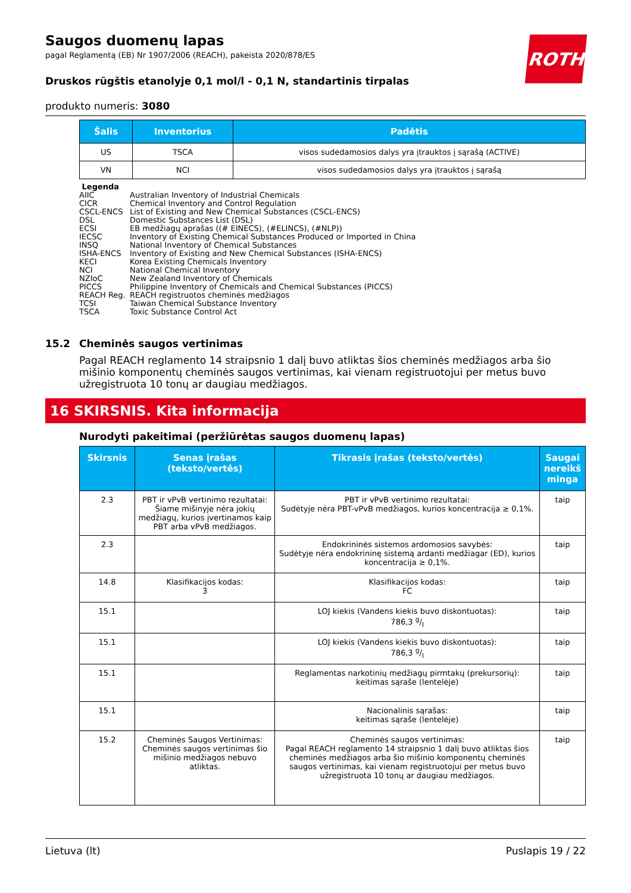ROTH
Saugos duomenų lapas
pagal Reglamentą (EB) Nr 1907/2006 (REACH), pakeista 2020/878/ES
Druskos rūgštis etanolyje 0,1 mol/l - 0,1 N, standartinis tirpalas
produkto numeris: 3080
| Šalis | Inventorius | Padėtis |
| --- | --- | --- |
| US | TSCA | visos sudedamosios dalys yra įtrauktos į sąrašą (ACTIVE) |
| VN | NCI | visos sudedamosios dalys yra įtrauktos į sąrašą |
Legenda
AIIC Australian Inventory of Industrial Chemicals
CICR Chemical Inventory and Control Regulation
CSCL-ENCS List of Existing and New Chemical Substances (CSCL-ENCS)
DSL Domestic Substances List (DSL)
ECSI EB medžiagų aprašas ((# EINECS), (#ELINCS), (#NLP))
IECSC Inventory of Existing Chemical Substances Produced or Imported in China
INSQ National Inventory of Chemical Substances
ISHA-ENCS Inventory of Existing and New Chemical Substances (ISHA-ENCS)
KECI Korea Existing Chemicals Inventory
NCI National Chemical Inventory
NZIoC New Zealand Inventory of Chemicals
PICCS Philippine Inventory of Chemicals and Chemical Substances (PICCS)
REACH Reg. REACH registruotos cheminės medžiagos
TCSI Taiwan Chemical Substance Inventory
TSCA Toxic Substance Control Act
15.2 Cheminės saugos vertinimas
Pagal REACH reglamento 14 straipsnio 1 dalį buvo atliktas šios cheminės medžiagos arba šio mišinio komponentų cheminės saugos vertinimas, kai vienam registruotojui per metus buvo užregistruota 10 tonų ar daugiau medžiagos.
16 SKIRSNIS. Kita informacija
Nurodyti pakeitimai (peržiūrėtas saugos duomenų lapas)
| Skirsnis | Senas įrašas (teksto/vertės) | Tikrasis įrašas (teksto/vertės) | Saugai nereikš minga |
| --- | --- | --- | --- |
| 2.3 | PBT ir vPvB vertinimo rezultatai: Šiame mišinyje nėra jokių medžiagų, kurios įvertinamos kaip PBT arba vPvB medžiagos. | PBT ir vPvB vertinimo rezultatai: Sudėtyje nėra PBT-vPvB medžiagos, kurios koncentracija ≥ 0,1%. | taip |
| 2.3 | | Endokrininės sistemos ardomosios savybės: Sudėtyje nėra endokrininę sistemą ardanti medžiagar (ED), kurios koncentracija ≥ 0,1%. | taip |
| 14.8 | Klasifikacijos kodas: 3 | Klasifikacijos kodas: FC | taip |
| 15.1 | | LOJ kiekis (Vandens kiekis buvo diskontuotas): 786,3 g/l | taip |
| 15.1 | | LOJ kiekis (Vandens kiekis buvo diskontuotas): 786,3 g/l | taip |
| 15.1 | | Reglamentas narkotinių medžiagų pirmtakų (prekursorių): keitimas sąraše (lentelėje) | taip |
| 15.1 | | Nacionalinis sąrašas: keitimas sąraše (lentelėje) | taip |
| 15.2 | Cheminės Saugos Vertinimas: Cheminės saugos vertinimas šio mišinio medžiagos nebuvo atliktas. | Cheminės saugos vertinimas: Pagal REACH reglamento 14 straipsnio 1 dalį buvo atliktas šios cheminės medžiagos arba šio mišinio komponentų cheminės saugos vertinimas, kai vienam registruotojui per metus buvo užregistruota 10 tonų ar daugiau medžiagos. | taip |
Lietuva (lt) Puslapis 19 / 22